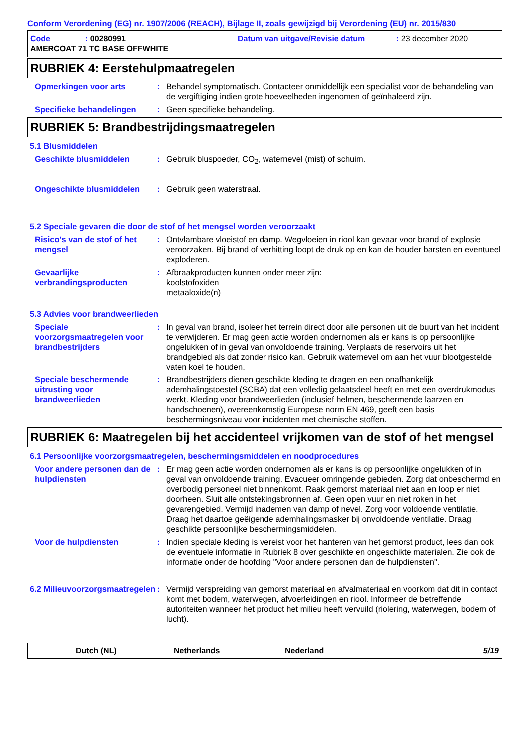Conform Verordening (EG) nr. 1907/2006 (REACH), Bijlage II, zoals gewijzigd bij Verordening (EU) nr. 2015/830
Code
: 00280991
Datum van uitgave/Revisie datum
: 23 december 2020
AMERCOAT 71 TC BASE OFFWHITE
RUBRIEK 4: Eerstehulpmaatregelen
Opmerkingen voor arts : Behandel symptomatisch. Contacteer onmiddellijk een specialist voor de behandeling van de vergiftiging indien grote hoeveelheden ingenomen of geïnhaleerd zijn.
Specifieke behandelingen : Geen specifieke behandeling.
RUBRIEK 5: Brandbestrijdingsmaatregelen
5.1 Blusmiddelen
Geschikte blusmiddelen : Gebruik bluspoeder, CO<sub>2</sub>, waternevel (mist) of schuim.
Ongeschikte blusmiddelen : Gebruik geen waterstraal.
5.2 Speciale gevaren die door de stof of het mengsel worden veroorzaakt
Risico's van de stof of het mengsel
: Ontvlambare vloeistof en damp. Wegvloeien in riool kan gevaar voor brand of explosie veroorzaken. Bij brand of verhitting loopt de druk op en kan de houder barsten en eventueel exploderen.
Gevaarlijke verbrandingsproducten
: Afbraakproducten kunnen onder meer zijn:
koolstofoxiden
metaaloxide(n)
5.3 Advies voor brandweerlieden
Speciale voorzorgsmaatregelen voor brandbestrijders
: In geval van brand, isoleer het terrein direct door alle personen uit de buurt van het incident te verwijderen. Er mag geen actie worden ondernomen als er kans is op persoonlijke ongelukken of in geval van onvoldoende training. Verplaats de reservoirs uit het brandgebied als dat zonder risico kan. Gebruik waternevel om aan het vuur blootgestelde vaten koel te houden.
Speciale beschermende uitrusting voor brandweerlieden
: Brandbestrijders dienen geschikte kleding te dragen en een onafhankelijk ademhalingstoestel (SCBA) dat een volledig gelaatsdeel heeft en met een overdrukmodus werkt. Kleding voor brandweerlieden (inclusief helmen, beschermende laarzen en handschoenen), overeenkomstig Europese norm EN 469, geeft een basis beschermingsniveau voor incidenten met chemische stoffen.
RUBRIEK 6: Maatregelen bij het accidenteel vrijkomen van de stof of het mengsel
6.1 Persoonlijke voorzorgsmaatregelen, beschermingsmiddelen en noodprocedures
Voor andere personen dan de hulpdiensten
: Er mag geen actie worden ondernomen als er kans is op persoonlijke ongelukken of in geval van onvoldoende training. Evacueer omringende gebieden. Zorg dat onbeschermd en overbodig personeel niet binnenkomt. Raak gemorst materiaal niet aan en loop er niet doorheen. Sluit alle ontstekingsbronnen af. Geen open vuur en niet roken in het gevarengebied. Vermijd inademen van damp of nevel. Zorg voor voldoende ventilatie. Draag het daartoe geëigende ademhalingsmasker bij onvoldoende ventilatie. Draag geschikte persoonlijke beschermingsmiddelen.
Voor de hulpdiensten : Indien speciale kleding is vereist voor het hanteren van het gemorst product, lees dan ook de eventuele informatie in Rubriek 8 over geschikte en ongeschikte materialen. Zie ook de informatie onder de hoofding "Voor andere personen dan de hulpdiensten".
6.2 Milieuvoorzorgsmaatregelen
: Vermijd verspreiding van gemorst materiaal en afvalmateriaal en voorkom dat dit in contact komt met bodem, waterwegen, afvoerleidingen en riool. Informeer de betreffende autoriteiten wanneer het product het milieu heeft vervuild (riolering, waterwegen, bodem of lucht).
Dutch (NL) Netherlands Nederland 5/19